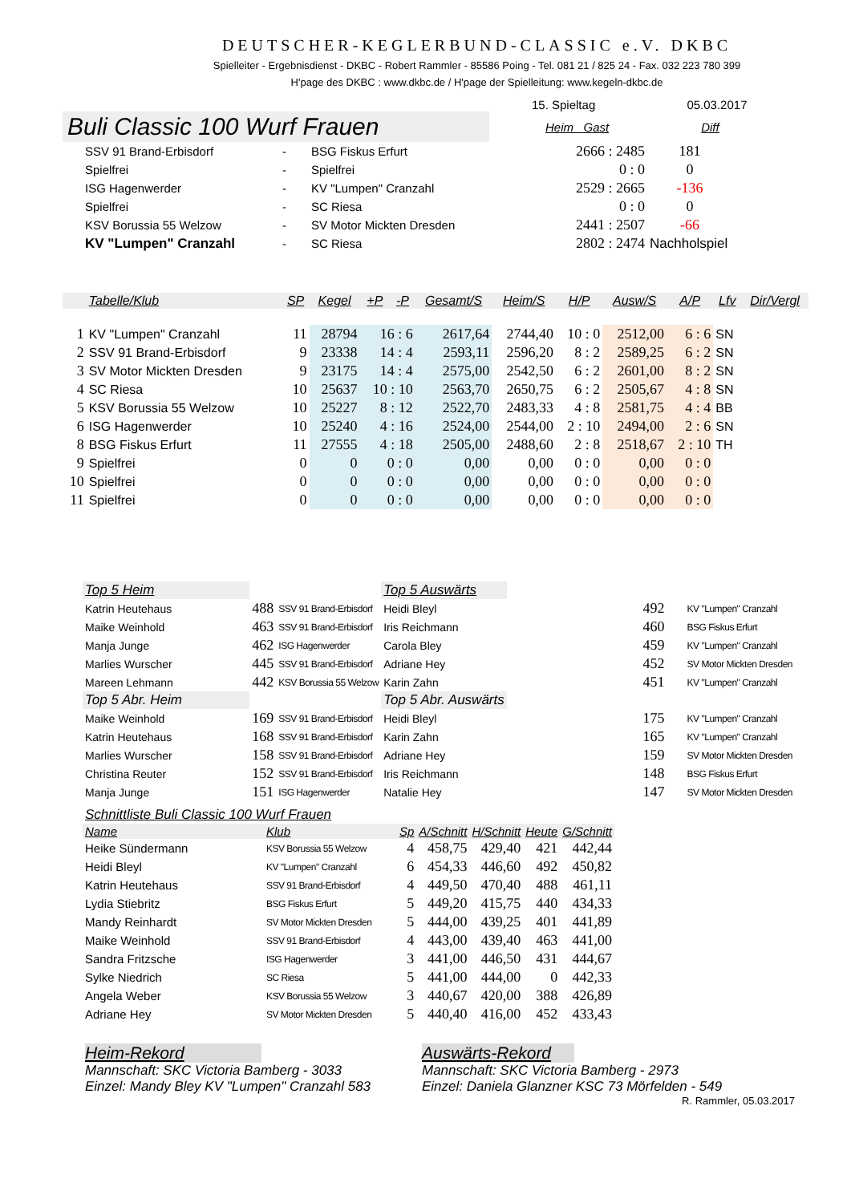DEUTSCHER-KEGLERBUND-CLASSIC e.V. DKBC
Spielleiter - Ergebnisdienst - DKBC - Robert Rammler - 85586 Poing - Tel. 081 21 / 825 24 - Fax. 032 223 780 399
H'page des DKBC : www.dkbc.de / H'page der Spielleitung: www.kegeln-dkbc.de
15. Spieltag 05.03.2017
Buli Classic 100 Wurf Frauen
Heim Gast Diff
| SSV 91 Brand-Erbisdorf | - | BSG Fiskus Erfurt | 2666 : 2485 | 181 |
| Spielfrei | - | Spielfrei | 0 : 0 | 0 |
| ISG Hagenwerder | - | KV "Lumpen" Cranzahl | 2529 : 2665 | -136 |
| Spielfrei | - | SC Riesa | 0 : 0 | 0 |
| KSV Borussia 55 Welzow | - | SV Motor Mickten Dresden | 2441 : 2507 | -66 |
| KV "Lumpen" Cranzahl | - | SC Riesa | 2802 : 2474 | Nachholspiel |
| | Tabelle/Klub | SP | Kegel | +P | -P | Gesamt/S | Heim/S | H/P | Ausw/S | A/P | Lfv | Dir/Vergl |
| --- | --- | --- | --- | --- | --- | --- | --- | --- | --- | --- | --- | --- |
| 1 | KV "Lumpen" Cranzahl | 11 | 28794 | 16 : 6 | | 2617,64 | 2744,40 | 10 : 0 | 2512,00 | 6 : 6 | SN | |
| 2 | SSV 91 Brand-Erbisdorf | 9 | 23338 | 14 : 4 | | 2593,11 | 2596,20 | 8 : 2 | 2589,25 | 6 : 2 | SN | |
| 3 | SV Motor Mickten Dresden | 9 | 23175 | 14 : 4 | | 2575,00 | 2542,50 | 6 : 2 | 2601,00 | 8 : 2 | SN | |
| 4 | SC Riesa | 10 | 25637 | 10 : 10 | | 2563,70 | 2650,75 | 6 : 2 | 2505,67 | 4 : 8 | SN | |
| 5 | KSV Borussia 55 Welzow | 10 | 25227 | 8 : 12 | | 2522,70 | 2483,33 | 4 : 8 | 2581,75 | 4 : 4 | BB | |
| 6 | ISG Hagenwerder | 10 | 25240 | 4 : 16 | | 2524,00 | 2544,00 | 2 : 10 | 2494,00 | 2 : 6 | SN | |
| 8 | BSG Fiskus Erfurt | 11 | 27555 | 4 : 18 | | 2505,00 | 2488,60 | 2 : 8 | 2518,67 | 2 : 10 | TH | |
| 9 | Spielfrei | 0 | 0 | 0 : 0 | | 0,00 | 0,00 | 0 : 0 | 0,00 | 0 : 0 | | |
| 10 | Spielfrei | 0 | 0 | 0 : 0 | | 0,00 | 0,00 | 0 : 0 | 0,00 | 0 : 0 | | |
| 11 | Spielfrei | 0 | 0 | 0 : 0 | | 0,00 | 0,00 | 0 : 0 | 0,00 | 0 : 0 | | |
| Top 5 Heim | | | Top 5 Auswärts | | |
| Katrin Heutehaus | 488 | SSV 91 Brand-Erbisdorf | Heidi Bleyl | 492 | KV "Lumpen" Cranzahl |
| Maike Weinhold | 463 | SSV 91 Brand-Erbisdorf | Iris Reichmann | 460 | BSG Fiskus Erfurt |
| Manja Junge | 462 | ISG Hagenwerder | Carola Bley | 459 | KV "Lumpen" Cranzahl |
| Marlies Wurscher | 445 | SSV 91 Brand-Erbisdorf | Adriane Hey | 452 | SV Motor Mickten Dresden |
| Mareen Lehmann | 442 | KSV Borussia 55 Welzow | Karin Zahn | 451 | KV "Lumpen" Cranzahl |
| Top 5 Abr. Heim | | | Top 5 Abr. Auswärts | | |
| Maike Weinhold | 169 | SSV 91 Brand-Erbisdorf | Heidi Bleyl | 175 | KV "Lumpen" Cranzahl |
| Katrin Heutehaus | 168 | SSV 91 Brand-Erbisdorf | Karin Zahn | 165 | KV "Lumpen" Cranzahl |
| Marlies Wurscher | 158 | SSV 91 Brand-Erbisdorf | Adriane Hey | 159 | SV Motor Mickten Dresden |
| Christina Reuter | 152 | SSV 91 Brand-Erbisdorf | Iris Reichmann | 148 | BSG Fiskus Erfurt |
| Manja Junge | 151 | ISG Hagenwerder | Natalie Hey | 147 | SV Motor Mickten Dresden |
| Schnittliste Buli Classic 100 Wurf Frauen | | | | | | |
| Name | Klub | Sp | A/Schnitt | H/Schnitt | Heute | G/Schnitt |
| Heike Sündermann | KSV Borussia 55 Welzow | 4 | 458,75 | 429,40 | 421 | 442,44 |
| Heidi Bleyl | KV "Lumpen" Cranzahl | 6 | 454,33 | 446,60 | 492 | 450,82 |
| Katrin Heutehaus | SSV 91 Brand-Erbisdorf | 4 | 449,50 | 470,40 | 488 | 461,11 |
| Lydia Stiebritz | BSG Fiskus Erfurt | 5 | 449,20 | 415,75 | 440 | 434,33 |
| Mandy Reinhardt | SV Motor Mickten Dresden | 5 | 444,00 | 439,25 | 401 | 441,89 |
| Maike Weinhold | SSV 91 Brand-Erbisdorf | 4 | 443,00 | 439,40 | 463 | 441,00 |
| Sandra Fritzsche | ISG Hagenwerder | 3 | 441,00 | 446,50 | 431 | 444,67 |
| Sylke Niedrich | SC Riesa | 5 | 441,00 | 444,00 | 0 | 442,33 |
| Angela Weber | KSV Borussia 55 Welzow | 3 | 440,67 | 420,00 | 388 | 426,89 |
| Adriane Hey | SV Motor Mickten Dresden | 5 | 440,40 | 416,00 | 452 | 433,43 |
Heim-Rekord
Mannschaft: SKC Victoria Bamberg - 3033
Einzel: Mandy Bley KV "Lumpen" Cranzahl 583
Auswärts-Rekord
Mannschaft: SKC Victoria Bamberg - 2973
Einzel: Daniela Glanzner KSC 73 Mörfelden - 549
R. Rammler, 05.03.2017